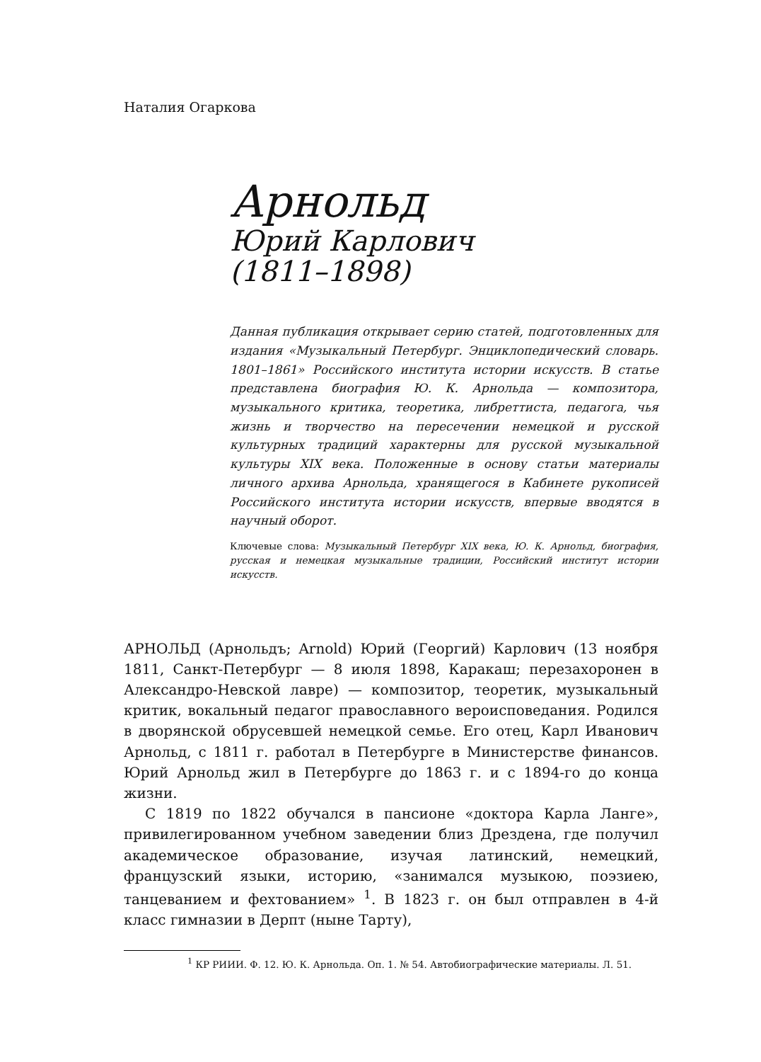Наталия Огаркова
Арнольд
Юрий Карлович
(1811–1898)
Данная публикация открывает серию статей, подготовленных для издания «Музыкальный Петербург. Энциклопедический словарь. 1801–1861» Российского института истории искусств. В статье представлена биография Ю. К. Арнольда — композитора, музыкального критика, теоретика, либреттиста, педагога, чья жизнь и творчество на пересечении немецкой и русской культурных традиций характерны для русской музыкальной культуры XIX века. Положенные в основу статьи материалы личного архива Арнольда, хранящегося в Кабинете рукописей Российского института истории искусств, впервые вводятся в научный оборот.
Ключевые слова: Музыкальный Петербург XIX века, Ю. К. Арнольд, биография, русская и немецкая музыкальные традиции, Российский институт истории искусств.
АРНОЛЬД (Арнольдъ; Arnold) Юрий (Георгий) Карлович (13 ноября 1811, Санкт-Петербург — 8 июля 1898, Каракаш; перезахоронен в Александро-Невской лавре) — композитор, теоретик, музыкальный критик, вокальный педагог православного вероисповедания. Родился в дворянской обрусевшей немецкой семье. Его отец, Карл Иванович Арнольд, с 1811 г. работал в Петербурге в Министерстве финансов. Юрий Арнольд жил в Петербурге до 1863 г. и с 1894-го до конца жизни.
С 1819 по 1822 обучался в пансионе «доктора Карла Ланге», привилегированном учебном заведении близ Дрездена, где получил академическое образование, изучая латинский, немецкий, французский языки, историю, «занимался музыкою, поэзиею, танцеванием и фехтованием» <sup>1</sup>. В 1823 г. он был отправлен в 4-й класс гимназии в Дерпт (ныне Тарту),
<sup>1</sup> КР РИИИ. Ф. 12. Ю. К. Арнольда. Оп. 1. № 54. Автобиографические материалы. Л. 51.